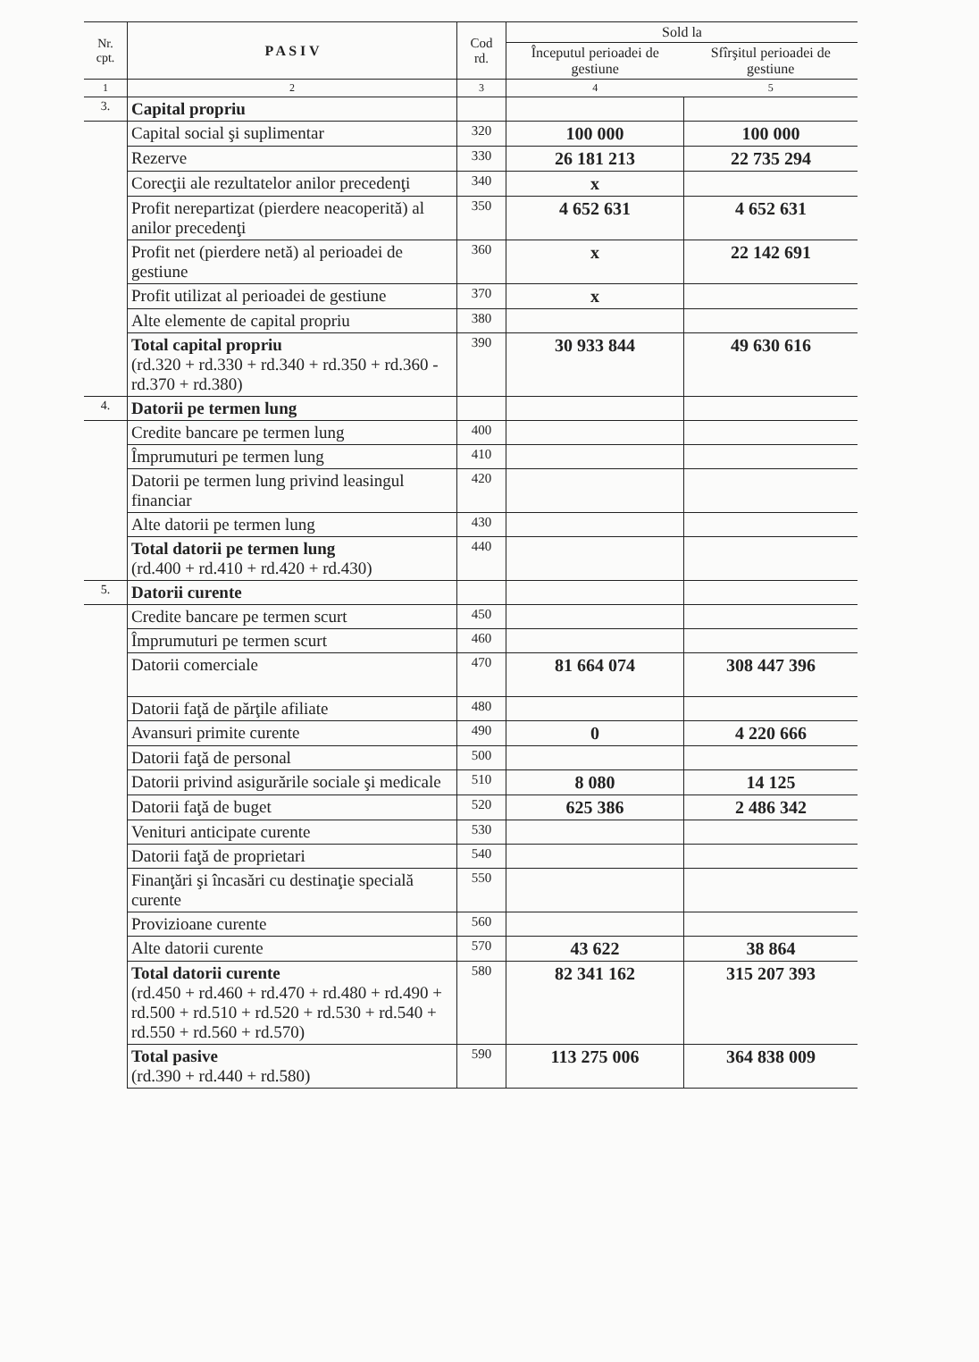| Nr. cpt. | P A S I V | Cod rd. | Sold la | |
| --- | --- | --- | --- | --- |
| | | | Începutul perioadei de gestiune | Sfîrşitul perioadei de gestiune |
| 1 | 2 | 3 | 4 | 5 |
| 3. | Capital propriu | | | |
| | Capital social şi suplimentar | 320 | 100 000 | 100 000 |
| | Rezerve | 330 | 26 181 213 | 22 735 294 |
| | Corecţii ale rezultatelor anilor precedenţi | 340 | x | |
| | Profit nerepartizat (pierdere neacoperită) al anilor precedenţi | 350 | 4 652 631 | 4 652 631 |
| | Profit net (pierdere netă) al perioadei de gestiune | 360 | x | 22 142 691 |
| | Profit utilizat al perioadei de gestiune | 370 | x | |
| | Alte elemente de capital propriu | 380 | | |
| | Total capital propriu (rd.320 + rd.330 + rd.340 + rd.350 + rd.360 - rd.370 + rd.380) | 390 | 30 933 844 | 49 630 616 |
| 4. | Datorii pe termen lung | | | |
| | Credite bancare pe termen lung | 400 | | |
| | Împrumuturi pe termen lung | 410 | | |
| | Datorii pe termen lung privind leasingul financiar | 420 | | |
| | Alte datorii pe termen lung | 430 | | |
| | Total datorii pe termen lung (rd.400 + rd.410 + rd.420 + rd.430) | 440 | | |
| 5. | Datorii curente | | | |
| | Credite bancare pe termen scurt | 450 | | |
| | Împrumuturi pe termen scurt | 460 | | |
| | Datorii comerciale | 470 | 81 664 074 | 308 447 396 |
| | Datorii faţă de părţile afiliate | 480 | | |
| | Avansuri primite curente | 490 | 0 | 4 220 666 |
| | Datorii faţă de personal | 500 | | |
| | Datorii privind asigurările sociale şi medicale | 510 | 8 080 | 14 125 |
| | Datorii faţă de buget | 520 | 625 386 | 2 486 342 |
| | Venituri anticipate curente | 530 | | |
| | Datorii faţă de proprietari | 540 | | |
| | Finanţări şi încasări cu destinaţie specială curente | 550 | | |
| | Provizioane curente | 560 | | |
| | Alte datorii curente | 570 | 43 622 | 38 864 |
| | Total datorii curente (rd.450 + rd.460 + rd.470 + rd.480 + rd.490 + rd.500 + rd.510 + rd.520 + rd.530 + rd.540 + rd.550 + rd.560 + rd.570) | 580 | 82 341 162 | 315 207 393 |
| | Total pasive (rd.390 + rd.440 + rd.580) | 590 | 113 275 006 | 364 838 009 |